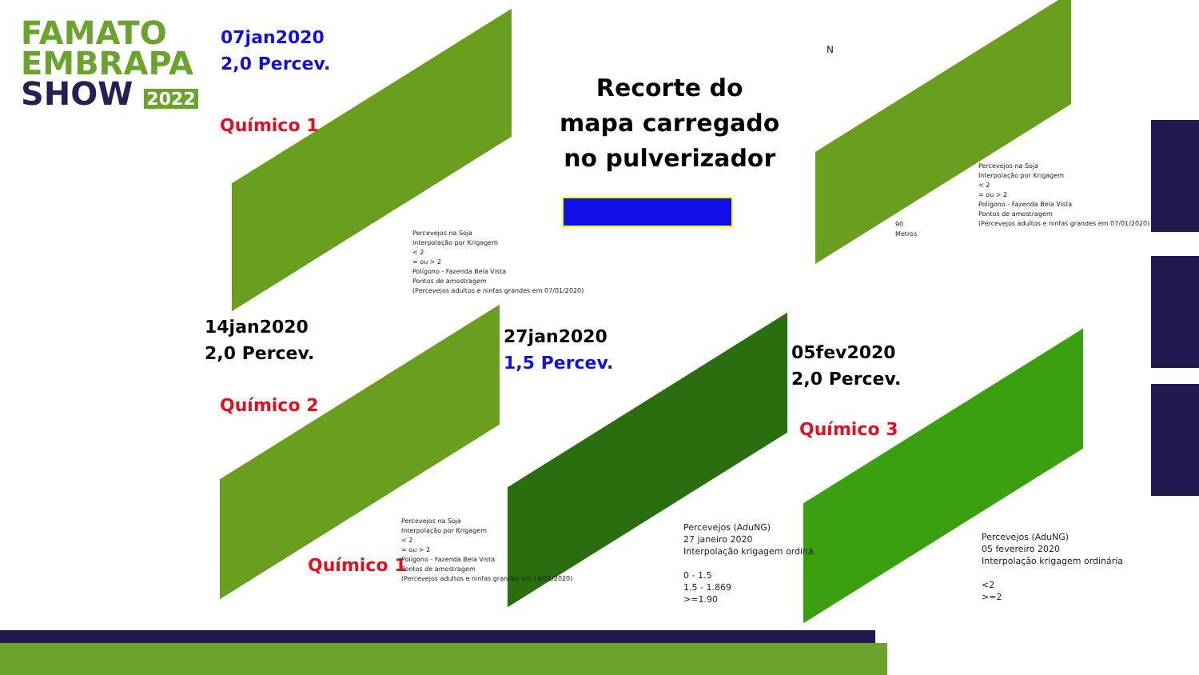FAMATO
EMBRAPA
SHOW 2022
07jan2020
2,0 Percev.
Recorte do
mapa carregado
no pulverizador
Químico 1
Percevejos na Soja
Interpolação por Krigagem
< 2
= ou > 2
Polígono - Fazenda Bela Vista
Pontos de amostragem
(Percevejos adultos e ninfas grandes em 07/01/2020)
N
Percevejos na Soja
Interpolação por Krigagem
< 2
= ou > 2
Polígono - Fazenda Bela Vista
Pontos de amostragem
(Percevejos adultos e ninfas grandes em 07/01/2020)
90
Metros
14jan2020
2,0 Percev.
Químico 2
27jan2020
1,5 Percev.
05fev2020
2,0 Percev.
Químico 3
Percevejos na Soja
Interpolação por Krigagem
< 2
= ou > 2
Polígono - Fazenda Bela Vista
Pontos de amostragem
(Percevejos adultos e ninfas grandes em 14/01/2020)
Químico 1
Percevejos (AduNG)
27 janeiro 2020
Interpolação krigagem ordiná
0 - 1.5
1.5 - 1.869
>=1.90
Percevejos (AduNG)
05 fevereiro 2020
Interpolação krigagem ordinária
<2
>=2